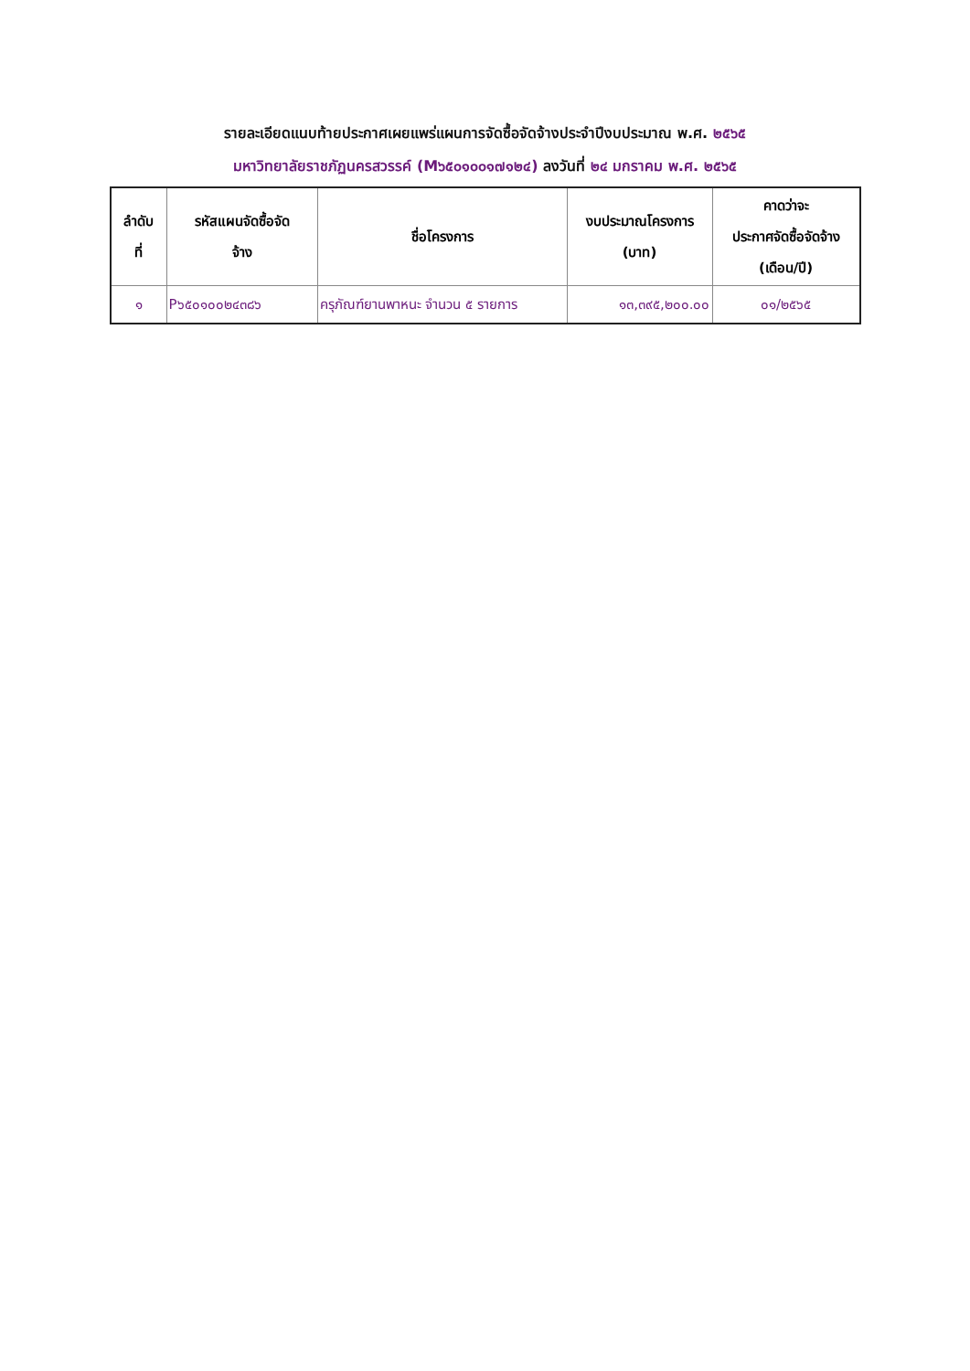รายละเอียดแนบท้ายประกาศเผยแพร่แผนการจัดซื้อจัดจ้างประจำปีงบประมาณ พ.ศ. ๒๕๖๕
มหาวิทยาลัยราชภัฏนครสวรรค์ (M๖๕๐๑๐๐๑๗๑๒๔) ลงวันที่ ๒๔ มกราคม พ.ศ. ๒๕๖๕
| ลำดับ ที่ | รหัสแผนจัดซื้อจัด จ้าง | ชื่อโครงการ | งบประมาณโครงการ (บาท) | คาดว่าจะ ประกาศจัดซื้อจัดจ้าง (เดือน/ปี) |
| --- | --- | --- | --- | --- |
| ๑ | P๖๕๐๑๐๐๒๔๓๘๖ | ครุภัณฑ์ยานพาหนะ จำนวน ๕ รายการ | ๑๓,๓๙๕,๒๐๐.๐๐ | ๐๑/๒๕๖๕ |